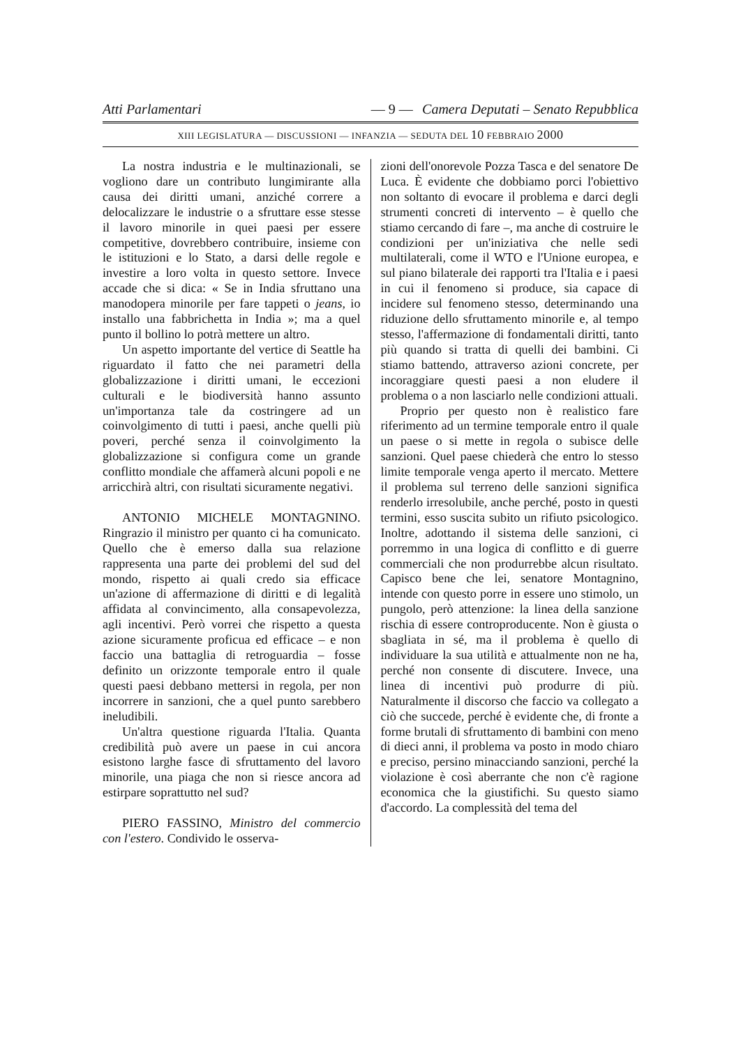Atti Parlamentari — 9 — Camera Deputati – Senato Repubblica
XIII LEGISLATURA — DISCUSSIONI — INFANZIA — SEDUTA DEL 10 FEBBRAIO 2000
La nostra industria e le multinazionali, se vogliono dare un contributo lungimirante alla causa dei diritti umani, anziché correre a delocalizzare le industrie o a sfruttare esse stesse il lavoro minorile in quei paesi per essere competitive, dovrebbero contribuire, insieme con le istituzioni e lo Stato, a darsi delle regole e investire a loro volta in questo settore. Invece accade che si dica: « Se in India sfruttano una manodopera minorile per fare tappeti o jeans, io installo una fabbrichetta in India »; ma a quel punto il bollino lo potrà mettere un altro.
Un aspetto importante del vertice di Seattle ha riguardato il fatto che nei parametri della globalizzazione i diritti umani, le eccezioni culturali e le biodiversità hanno assunto un'importanza tale da costringere ad un coinvolgimento di tutti i paesi, anche quelli più poveri, perché senza il coinvolgimento la globalizzazione si configura come un grande conflitto mondiale che affamerà alcuni popoli e ne arricchirà altri, con risultati sicuramente negativi.
ANTONIO MICHELE MONTAGNINO. Ringrazio il ministro per quanto ci ha comunicato. Quello che è emerso dalla sua relazione rappresenta una parte dei problemi del sud del mondo, rispetto ai quali credo sia efficace un'azione di affermazione di diritti e di legalità affidata al convincimento, alla consapevolezza, agli incentivi. Però vorrei che rispetto a questa azione sicuramente proficua ed efficace – e non faccio una battaglia di retroguardia – fosse definito un orizzonte temporale entro il quale questi paesi debbano mettersi in regola, per non incorrere in sanzioni, che a quel punto sarebbero ineludibili.
Un'altra questione riguarda l'Italia. Quanta credibilità può avere un paese in cui ancora esistono larghe fasce di sfruttamento del lavoro minorile, una piaga che non si riesce ancora ad estirpare soprattutto nel sud?
PIERO FASSINO, Ministro del commercio con l'estero. Condivido le osserva-
zioni dell'onorevole Pozza Tasca e del senatore De Luca. È evidente che dobbiamo porci l'obiettivo non soltanto di evocare il problema e darci degli strumenti concreti di intervento – è quello che stiamo cercando di fare –, ma anche di costruire le condizioni per un'iniziativa che nelle sedi multilaterali, come il WTO e l'Unione europea, e sul piano bilaterale dei rapporti tra l'Italia e i paesi in cui il fenomeno si produce, sia capace di incidere sul fenomeno stesso, determinando una riduzione dello sfruttamento minorile e, al tempo stesso, l'affermazione di fondamentali diritti, tanto più quando si tratta di quelli dei bambini. Ci stiamo battendo, attraverso azioni concrete, per incoraggiare questi paesi a non eludere il problema o a non lasciarlo nelle condizioni attuali.
Proprio per questo non è realistico fare riferimento ad un termine temporale entro il quale un paese o si mette in regola o subisce delle sanzioni. Quel paese chiederà che entro lo stesso limite temporale venga aperto il mercato. Mettere il problema sul terreno delle sanzioni significa renderlo irresolubile, anche perché, posto in questi termini, esso suscita subito un rifiuto psicologico. Inoltre, adottando il sistema delle sanzioni, ci porremmo in una logica di conflitto e di guerre commerciali che non produrrebbe alcun risultato. Capisco bene che lei, senatore Montagnino, intende con questo porre in essere uno stimolo, un pungolo, però attenzione: la linea della sanzione rischia di essere controproducente. Non è giusta o sbagliata in sé, ma il problema è quello di individuare la sua utilità e attualmente non ne ha, perché non consente di discutere. Invece, una linea di incentivi può produrre di più. Naturalmente il discorso che faccio va collegato a ciò che succede, perché è evidente che, di fronte a forme brutali di sfruttamento di bambini con meno di dieci anni, il problema va posto in modo chiaro e preciso, persino minacciando sanzioni, perché la violazione è così aberrante che non c'è ragione economica che la giustifichi. Su questo siamo d'accordo. La complessità del tema del